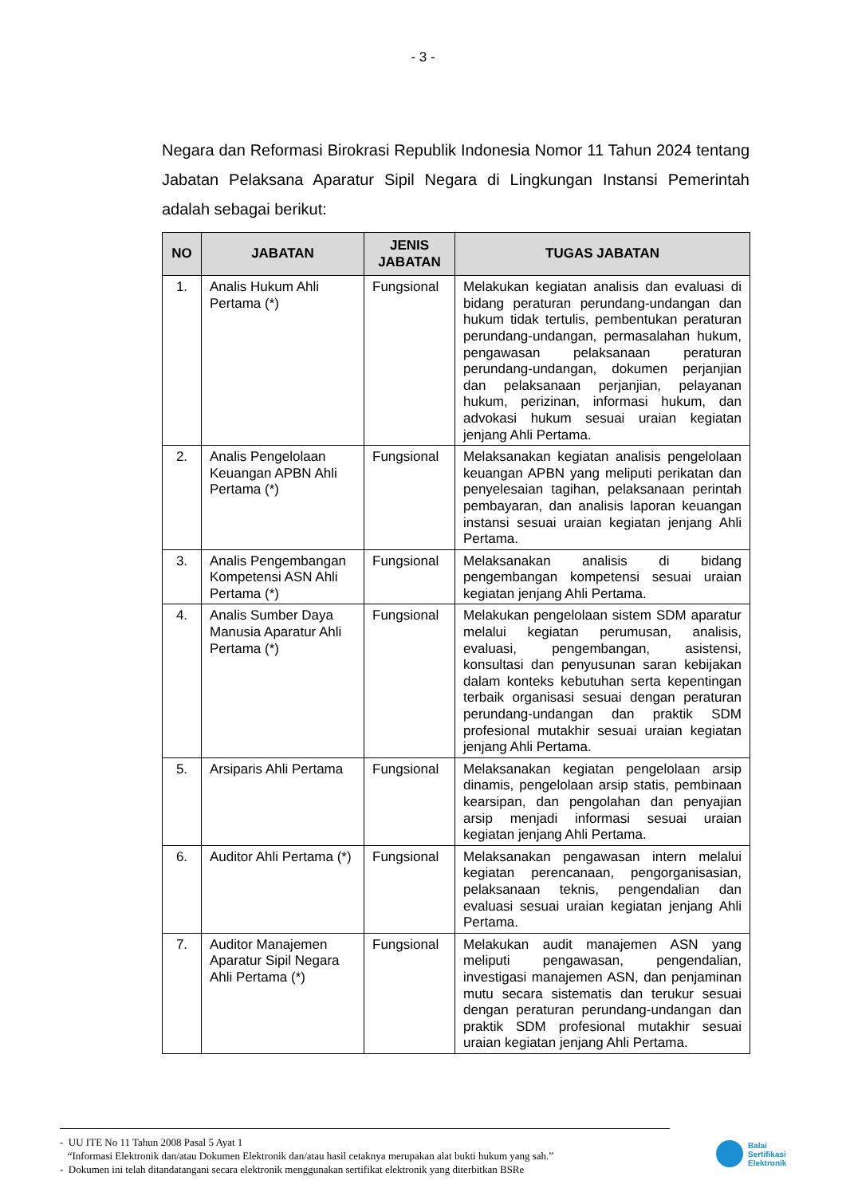- 3 -
Negara dan Reformasi Birokrasi Republik Indonesia Nomor 11 Tahun 2024 tentang Jabatan Pelaksana Aparatur Sipil Negara di Lingkungan Instansi Pemerintah adalah sebagai berikut:
| NO | JABATAN | JENIS JABATAN | TUGAS JABATAN |
| --- | --- | --- | --- |
| 1. | Analis Hukum Ahli Pertama (*) | Fungsional | Melakukan kegiatan analisis dan evaluasi di bidang peraturan perundang-undangan dan hukum tidak tertulis, pembentukan peraturan perundang-undangan, permasalahan hukum, pengawasan pelaksanaan peraturan perundang-undangan, dokumen perjanjian dan pelaksanaan perjanjian, pelayanan hukum, perizinan, informasi hukum, dan advokasi hukum sesuai uraian kegiatan jenjang Ahli Pertama. |
| 2. | Analis Pengelolaan Keuangan APBN Ahli Pertama (*) | Fungsional | Melaksanakan kegiatan analisis pengelolaan keuangan APBN yang meliputi perikatan dan penyelesaian tagihan, pelaksanaan perintah pembayaran, dan analisis laporan keuangan instansi sesuai uraian kegiatan jenjang Ahli Pertama. |
| 3. | Analis Pengembangan Kompetensi ASN Ahli Pertama (*) | Fungsional | Melaksanakan analisis di bidang pengembangan kompetensi sesuai uraian kegiatan jenjang Ahli Pertama. |
| 4. | Analis Sumber Daya Manusia Aparatur Ahli Pertama (*) | Fungsional | Melakukan pengelolaan sistem SDM aparatur melalui kegiatan perumusan, analisis, evaluasi, pengembangan, asistensi, konsultasi dan penyusunan saran kebijakan dalam konteks kebutuhan serta kepentingan terbaik organisasi sesuai dengan peraturan perundang-undangan dan praktik SDM profesional mutakhir sesuai uraian kegiatan jenjang Ahli Pertama. |
| 5. | Arsiparis Ahli Pertama | Fungsional | Melaksanakan kegiatan pengelolaan arsip dinamis, pengelolaan arsip statis, pembinaan kearsipan, dan pengolahan dan penyajian arsip menjadi informasi sesuai uraian kegiatan jenjang Ahli Pertama. |
| 6. | Auditor Ahli Pertama (*) | Fungsional | Melaksanakan pengawasan intern melalui kegiatan perencanaan, pengorganisasian, pelaksanaan teknis, pengendalian dan evaluasi sesuai uraian kegiatan jenjang Ahli Pertama. |
| 7. | Auditor Manajemen Aparatur Sipil Negara Ahli Pertama (*) | Fungsional | Melakukan audit manajemen ASN yang meliputi pengawasan, pengendalian, investigasi manajemen ASN, dan penjaminan mutu secara sistematis dan terukur sesuai dengan peraturan perundang-undangan dan praktik SDM profesional mutakhir sesuai uraian kegiatan jenjang Ahli Pertama. |
- UU ITE No 11 Tahun 2008 Pasal 5 Ayat 1
“Informasi Elektronik dan/atau Dokumen Elektronik dan/atau hasil cetaknya merupakan alat bukti hukum yang sah.”
- Dokumen ini telah ditandatangani secara elektronik menggunakan sertifikat elektronik yang diterbitkan BSRe
Balai
Sertifikasi
Elektronik